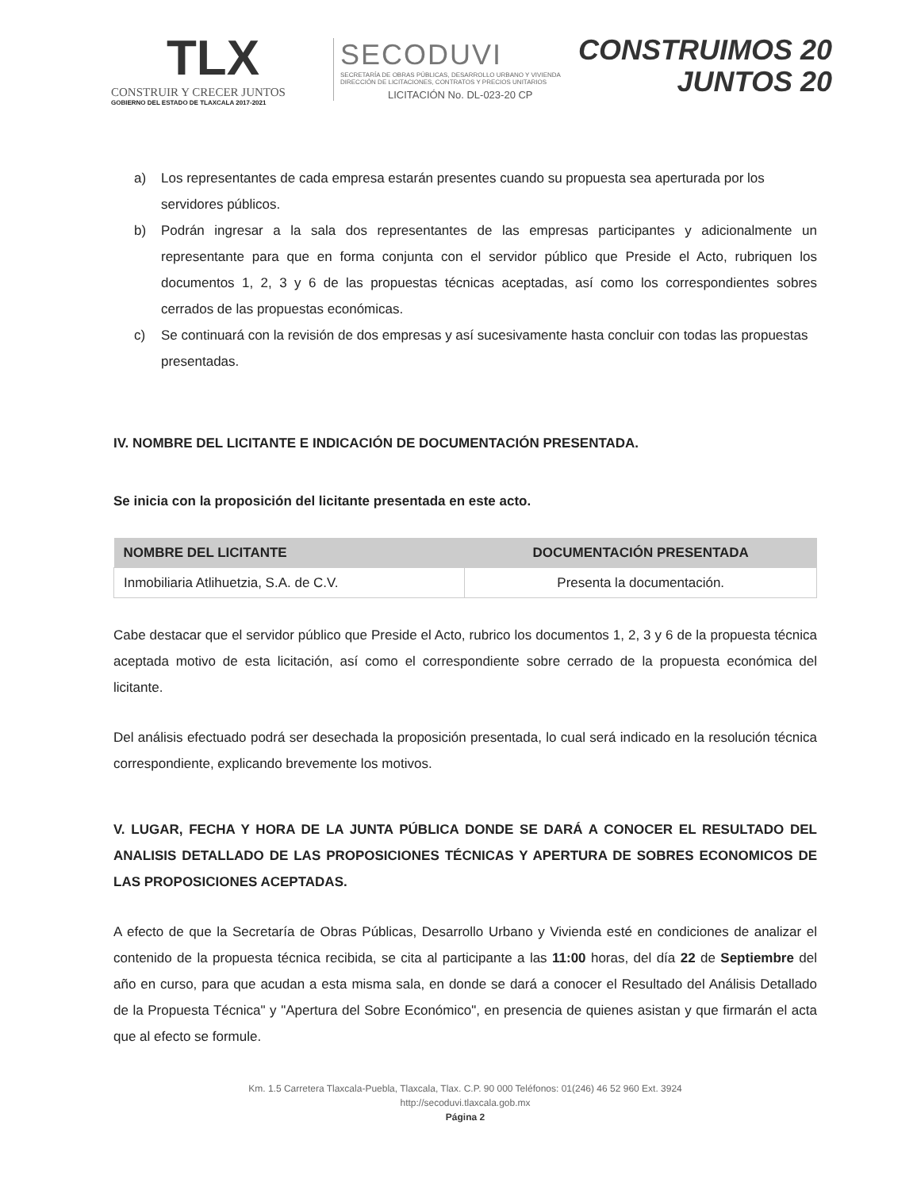TLX
CONSTRUIR Y CRECER JUNTOS
GOBIERNO DEL ESTADO DE TLAXCALA 2017-2021
SECODUVI
SECRETARÍA DE OBRAS PÚBLICAS, DESARROLLO URBANO Y VIVIENDA
DIRECCIÓN DE LICITACIONES, CONTRATOS Y PRECIOS UNITARIOS
LICITACIÓN No. DL-023-20 CP
CONSTRUIMOS 20
JUNTOS 20
a) Los representantes de cada empresa estarán presentes cuando su propuesta sea aperturada por los servidores públicos.
b) Podrán ingresar a la sala dos representantes de las empresas participantes y adicionalmente un representante para que en forma conjunta con el servidor público que Preside el Acto, rubriquen los documentos 1, 2, 3 y 6 de las propuestas técnicas aceptadas, así como los correspondientes sobres cerrados de las propuestas económicas.
c) Se continuará con la revisión de dos empresas y así sucesivamente hasta concluir con todas las propuestas presentadas.
IV. NOMBRE DEL LICITANTE E INDICACIÓN DE DOCUMENTACIÓN PRESENTADA.
Se inicia con la proposición del licitante presentada en este acto.
| NOMBRE DEL LICITANTE | DOCUMENTACIÓN PRESENTADA |
| --- | --- |
| Inmobiliaria Atlihuetzia, S.A. de C.V. | Presenta la documentación. |
Cabe destacar que el servidor público que Preside el Acto, rubrico los documentos 1, 2, 3 y 6 de la propuesta técnica aceptada motivo de esta licitación, así como el correspondiente sobre cerrado de la propuesta económica del licitante.
Del análisis efectuado podrá ser desechada la proposición presentada, lo cual será indicado en la resolución técnica correspondiente, explicando brevemente los motivos.
V. LUGAR, FECHA Y HORA DE LA JUNTA PÚBLICA DONDE SE DARÁ A CONOCER EL RESULTADO DEL ANALISIS DETALLADO DE LAS PROPOSICIONES TÉCNICAS Y APERTURA DE SOBRES ECONOMICOS DE LAS PROPOSICIONES ACEPTADAS.
A efecto de que la Secretaría de Obras Públicas, Desarrollo Urbano y Vivienda esté en condiciones de analizar el contenido de la propuesta técnica recibida, se cita al participante a las 11:00 horas, del día 22 de Septiembre del año en curso, para que acudan a esta misma sala, en donde se dará a conocer el Resultado del Análisis Detallado de la Propuesta Técnica" y "Apertura del Sobre Económico", en presencia de quienes asistan y que firmarán el acta que al efecto se formule.
Km. 1.5 Carretera Tlaxcala-Puebla, Tlaxcala, Tlax. C.P. 90 000 Teléfonos: 01(246) 46 52 960 Ext. 3924
http://secoduvi.tlaxcala.gob.mx
Página 2